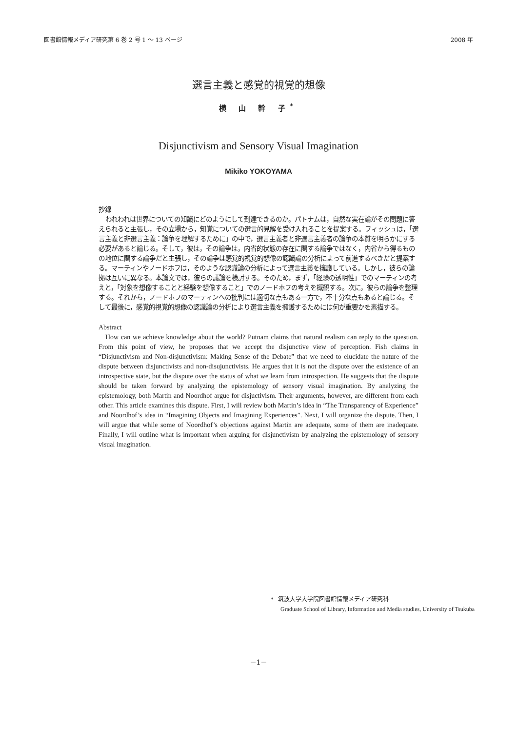図書館情報メディア研究第 6 巻 2 号 1 ～ 13 ページ 2008 年
選言主義と感覚的視覚的想像
横 山 幹 子<sup>*</sup>
Disjunctivism and Sensory Visual Imagination
Mikiko YOKOYAMA
抄録
われわれは世界についての知識にどのようにして到達できるのか。パトナムは，自然な実在論がその問題に答えられると主張し，その立場から，知覚についての選言的見解を受け入れることを提案する。フィッシュは，「選言主義と非選言主義：論争を理解するために」の中で，選言主義者と非選言主義者の論争の本質を明らかにする必要があると論じる。そして，彼は，その論争は，内省的状態の存在に関する論争ではなく，内省から得るものの地位に関する論争だと主張し，その論争は感覚的視覚的想像の認識論の分析によって前進するべきだと提案する。マーティンやノードホフは，そのような認識論の分析によって選言主義を擁護している。しかし，彼らの論拠は互いに異なる。本論文では，彼らの議論を検討する。そのため，まず，「経験の透明性」でのマーティンの考えと，「対象を想像することと経験を想像すること」でのノードホフの考えを概観する。次に，彼らの論争を整理する。それから，ノードホフのマーティンへの批判には適切な点もある一方で，不十分な点もあると論じる。そして最後に，感覚的視覚的想像の認識論の分析により選言主義を擁護するためには何が重要かを素描する。
Abstract
How can we achieve knowledge about the world? Putnam claims that natural realism can reply to the question. From this point of view, he proposes that we accept the disjunctive view of perception. Fish claims in “Disjunctivism and Non-disjunctivism: Making Sense of the Debate” that we need to elucidate the nature of the dispute between disjunctivists and non-disujunctivists. He argues that it is not the dispute over the existence of an introspective state, but the dispute over the status of what we learn from introspection. He suggests that the dispute should be taken forward by analyzing the epistemology of sensory visual imagination. By analyzing the epistemology, both Martin and Noordhof argue for disjuctivism. Their arguments, however, are different from each other. This article examines this dispute. First, I will review both Martin’s idea in “The Transparency of Experience” and Noordhof’s idea in “Imagining Objects and Imagining Experiences”. Next, I will organize the dispute. Then, I will argue that while some of Noordhof’s objections against Martin are adequate, some of them are inadequate. Finally, I will outline what is important when arguing for disjunctivism by analyzing the epistemology of sensory visual imagination.
* 筑波大学大学院図書館情報メディア研究科
Graduate School of Library, Information and Media studies, University of Tsukuba
－1－